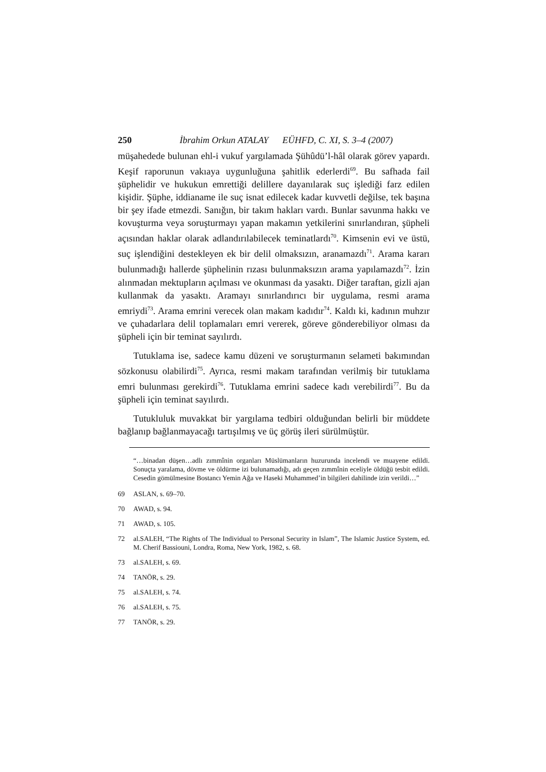250 İbrahim Orkun ATALAY EÜHFD, C. XI, S. 3–4 (2007)
müşahedede bulunan ehl-i vukuf yargılamada Şühûdü’l-hâl olarak görev yapardı. Keşif raporunun vakıaya uygunluğuna şahitlik ederlerdi<sup>69</sup>. Bu safhada fail şüphelidir ve hukukun emrettiği delillere dayanılarak suç işlediği farz edilen kişidir. Şüphe, iddianame ile suç isnat edilecek kadar kuvvetli değilse, tek başına bir şey ifade etmezdi. Sanığın, bir takım hakları vardı. Bunlar savunma hakkı ve kovuşturma veya soruşturmayı yapan makamın yetkilerini sınırlandıran, şüpheli açısından haklar olarak adlandırılabilecek teminatlardı<sup>70</sup>. Kimsenin evi ve üstü, suç işlendiğini destekleyen ek bir delil olmaksızın, aranamazdı<sup>71</sup>. Arama kararı bulunmadığı hallerde şüphelinin rızası bulunmaksızın arama yapılamazdı<sup>72</sup>. İzin alınmadan mektupların açılması ve okunması da yasaktı. Diğer taraftan, gizli ajan kullanmak da yasaktı. Aramayı sınırlandırıcı bir uygulama, resmi arama emriydi<sup>73</sup>. Arama emrini verecek olan makam kadıdır<sup>74</sup>. Kaldı ki, kadının muhzır ve çuhadarlara delil toplamaları emri vererek, göreve gönderebiliyor olması da şüpheli için bir teminat sayılırdı.
Tutuklama ise, sadece kamu düzeni ve soruşturmanın selameti bakımından sözkonusu olabilirdi<sup>75</sup>. Ayrıca, resmi makam tarafından verilmiş bir tutuklama emri bulunması gerekirdi<sup>76</sup>. Tutuklama emrini sadece kadı verebilirdi<sup>77</sup>. Bu da şüpheli için teminat sayılırdı.
Tutukluluk muvakkat bir yargılama tedbiri olduğundan belirli bir müddete bağlanıp bağlanmayacağı tartışılmış ve üç görüş ileri sürülmüştür.
“…binadan düşen…adlı zımmînin organları Müslümanların huzurunda incelendi ve muayene edildi. Sonuçta yaralama, dövme ve öldürme izi bulunamadığı, adı geçen zımmînin eceliyle öldüğü tesbit edildi. Cesedin gömülmesine Bostancı Yemin Ağa ve Haseki Muhammed’in bilgileri dahilinde izin verildi…”
69 ASLAN, s. 69–70.
70 AWAD, s. 94.
71 AWAD, s. 105.
72 al.SALEH, “The Rights of The Individual to Personal Security in Islam”, The Islamic Justice System, ed. M. Cherif Bassiouni, Londra, Roma, New York, 1982, s. 68.
73 al.SALEH, s. 69.
74 TANÖR, s. 29.
75 al.SALEH, s. 74.
76 al.SALEH, s. 75.
77 TANÖR, s. 29.